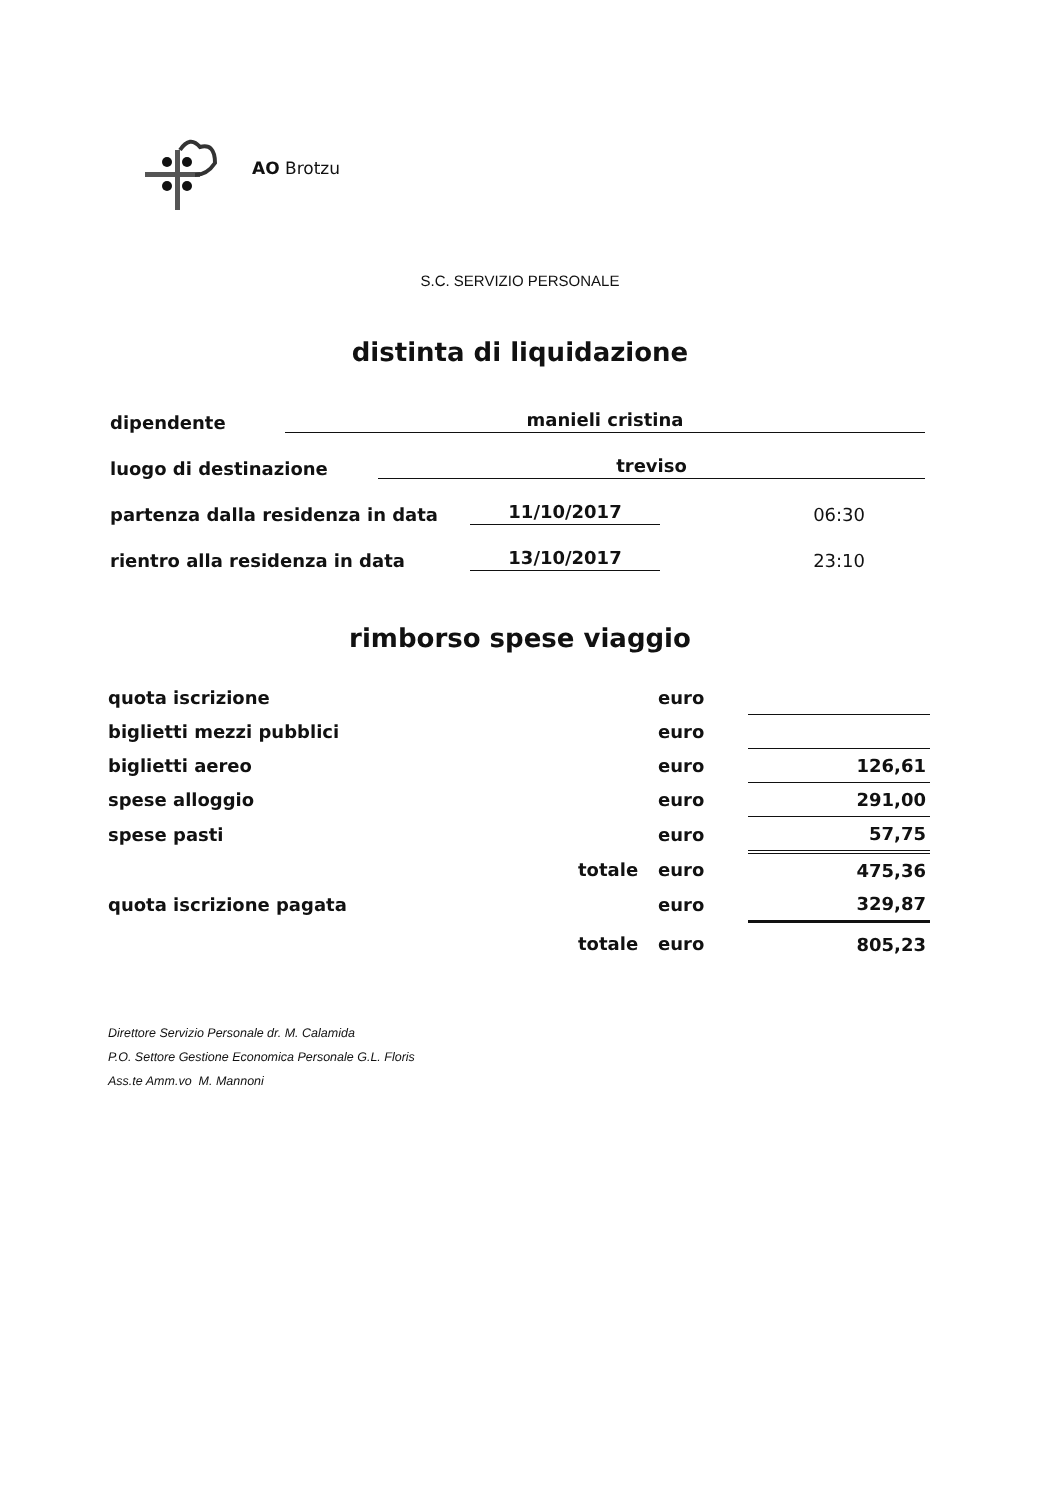AO Brotzu
S.C. SERVIZIO PERSONALE
distinta di liquidazione
dipendente manieli cristina
luogo di destinazione treviso
partenza dalla residenza in data 11/10/2017 06:30
rientro alla residenza in data 13/10/2017 23:10
rimborso spese viaggio
| quota iscrizione | | euro | |
| biglietti mezzi pubblici | | euro | |
| biglietti aereo | | euro | 126,61 |
| spese alloggio | | euro | 291,00 |
| spese pasti | | euro | 57,75 |
| | totale | euro | 475,36 |
| quota iscrizione pagata | | euro | 329,87 |
| | totale | euro | 805,23 |
Direttore Servizio Personale dr. M. Calamida
P.O. Settore Gestione Economica Personale G.L. Floris
Ass.te Amm.vo M. Mannoni